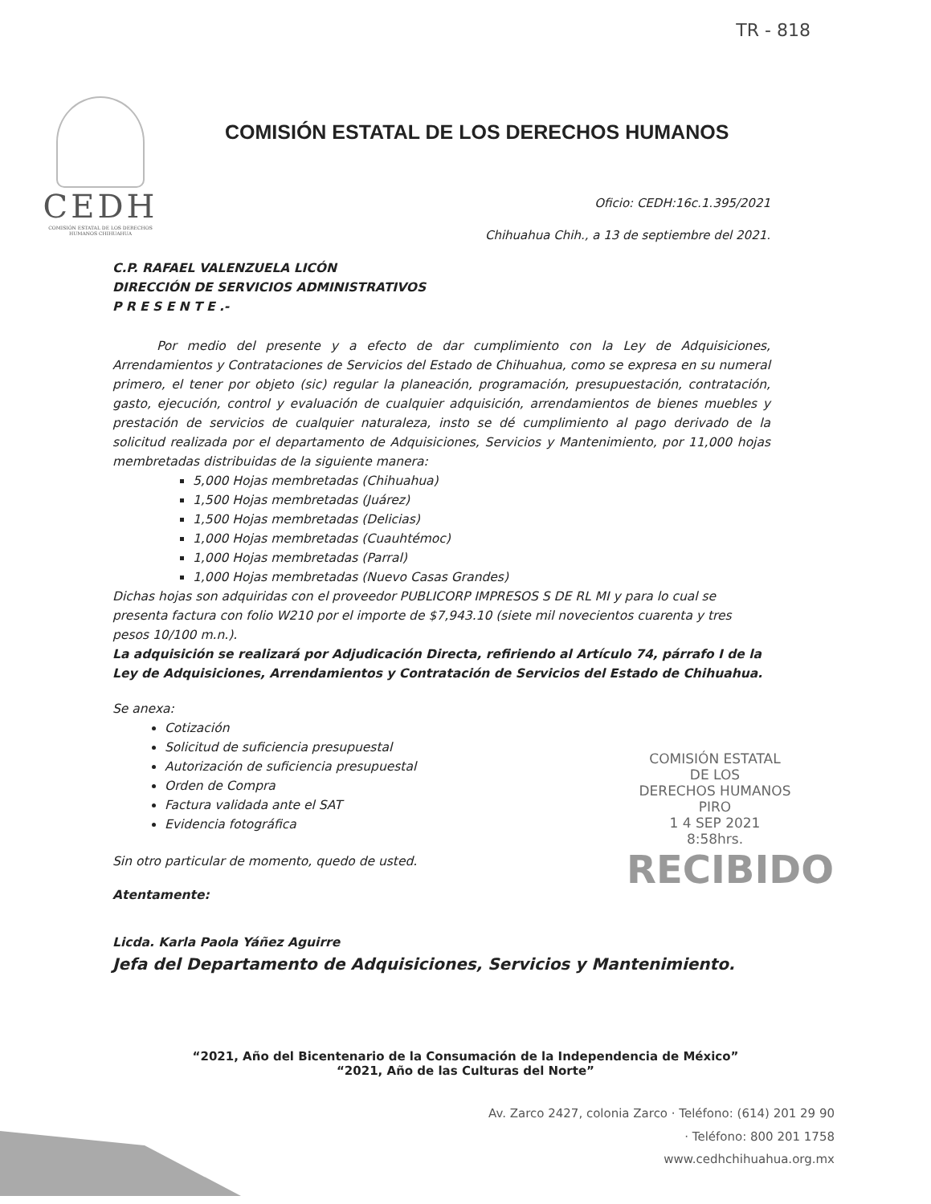TR - 818
CEDH
COMISIÓN ESTATAL DE LOS DERECHOS HUMANOS CHIHUAHUA
COMISIÓN ESTATAL DE LOS DERECHOS HUMANOS
Oficio: CEDH:16c.1.395/2021
Chihuahua Chih., a 13 de septiembre del 2021.
C.P. RAFAEL VALENZUELA LICÓN
DIRECCIÓN DE SERVICIOS ADMINISTRATIVOS
P R E S E N T E .-
Por medio del presente y a efecto de dar cumplimiento con la Ley de Adquisiciones, Arrendamientos y Contrataciones de Servicios del Estado de Chihuahua, como se expresa en su numeral primero, el tener por objeto (sic) regular la planeación, programación, presupuestación, contratación, gasto, ejecución, control y evaluación de cualquier adquisición, arrendamientos de bienes muebles y prestación de servicios de cualquier naturaleza, insto se dé cumplimiento al pago derivado de la solicitud realizada por el departamento de Adquisiciones, Servicios y Mantenimiento, por 11,000 hojas membretadas distribuidas de la siguiente manera:
5,000 Hojas membretadas (Chihuahua)
1,500 Hojas membretadas (Juárez)
1,500 Hojas membretadas (Delicias)
1,000 Hojas membretadas (Cuauhtémoc)
1,000 Hojas membretadas (Parral)
1,000 Hojas membretadas (Nuevo Casas Grandes)
Dichas hojas son adquiridas con el proveedor PUBLICORP IMPRESOS S DE RL MI y para lo cual se presenta factura con folio W210 por el importe de $7,943.10 (siete mil novecientos cuarenta y tres pesos 10/100 m.n.).
La adquisición se realizará por Adjudicación Directa, refiriendo al Artículo 74, párrafo I de la Ley de Adquisiciones, Arrendamientos y Contratación de Servicios del Estado de Chihuahua.
Se anexa:
Cotización
Solicitud de suficiencia presupuestal
Autorización de suficiencia presupuestal
Orden de Compra
Factura validada ante el SAT
Evidencia fotográfica
Sin otro particular de momento, quedo de usted.
Atentamente:
Licda. Karla Paola Yáñez Aguirre
Jefa del Departamento de Adquisiciones, Servicios y Mantenimiento.
COMISIÓN ESTATAL
DE LOS
DERECHOS HUMANOS
PIRO
1 4 SEP 2021
8:58hrs.
RECIBIDO
“2021, Año del Bicentenario de la Consumación de la Independencia de México”
“2021, Año de las Culturas del Norte”
Av. Zarco 2427, colonia Zarco · Teléfono: (614) 201 29 90
· Teléfono: 800 201 1758
www.cedhchihuahua.org.mx